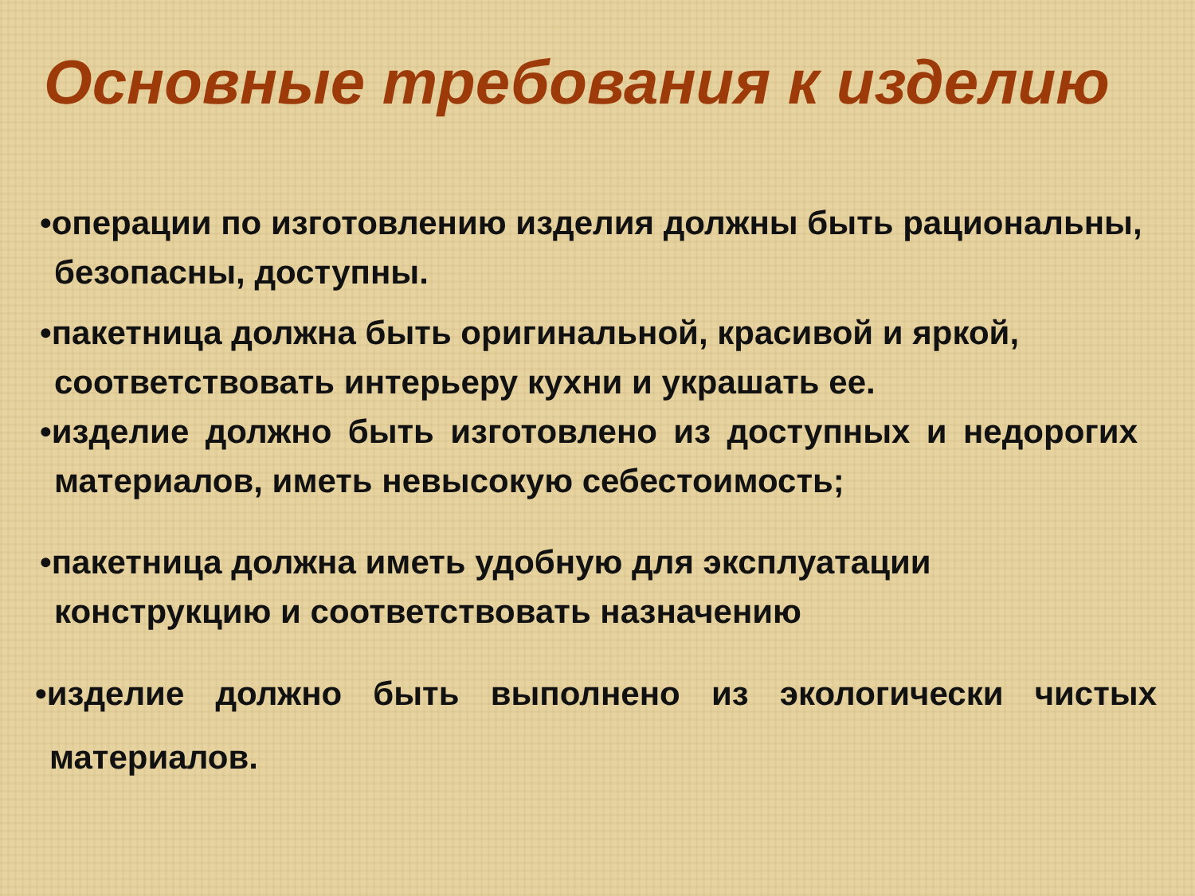Основные требования к изделию
•операции по изготовлению изделия должны быть рациональны, безопасны, доступны.
•пакетница должна быть оригинальной, красивой и яркой, соответствовать интерьеру кухни и украшать ее.
•изделие должно быть изготовлено из доступных и недорогих материалов, иметь невысокую себестоимость;
•пакетница должна иметь удобную для эксплуатации конструкцию и соответствовать назначению
•изделие должно быть выполнено из экологически чистых материалов.